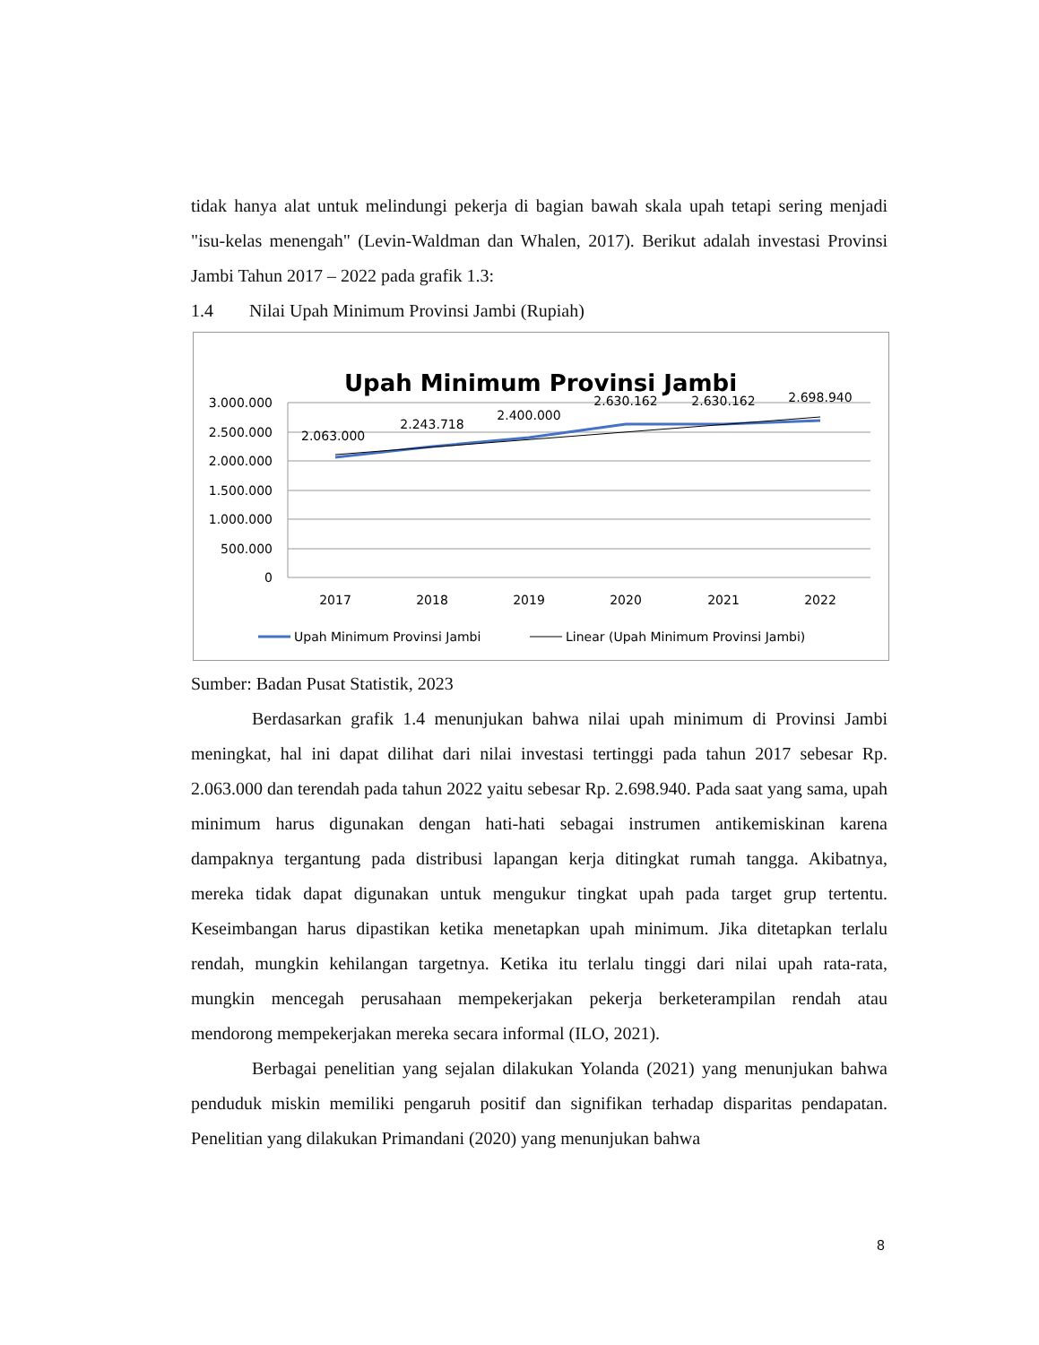tidak hanya alat untuk melindungi pekerja di bagian bawah skala upah tetapi sering menjadi "isu-kelas menengah" (Levin-Waldman dan Whalen, 2017). Berikut adalah investasi Provinsi Jambi Tahun 2017 – 2022 pada grafik 1.3:
1.4 Nilai Upah Minimum Provinsi Jambi (Rupiah)
Upah Minimum Provinsi Jambi
3.000.000
2.500.000
2.000.000
1.500.000
1.000.000
500.000
0
2017
2018
2019
2020
2021
2022
2.063.000
2.243.718
2.400.000
2.630.162
2.630.162
2.698.940
Upah Minimum Provinsi Jambi
Linear (Upah Minimum Provinsi Jambi)
Sumber: Badan Pusat Statistik, 2023
Berdasarkan grafik 1.4 menunjukan bahwa nilai upah minimum di Provinsi Jambi meningkat, hal ini dapat dilihat dari nilai investasi tertinggi pada tahun 2017 sebesar Rp. 2.063.000 dan terendah pada tahun 2022 yaitu sebesar Rp. 2.698.940. Pada saat yang sama, upah minimum harus digunakan dengan hati-hati sebagai instrumen antikemiskinan karena dampaknya tergantung pada distribusi lapangan kerja ditingkat rumah tangga. Akibatnya, mereka tidak dapat digunakan untuk mengukur tingkat upah pada target grup tertentu. Keseimbangan harus dipastikan ketika menetapkan upah minimum. Jika ditetapkan terlalu rendah, mungkin kehilangan targetnya. Ketika itu terlalu tinggi dari nilai upah rata-rata, mungkin mencegah perusahaan mempekerjakan pekerja berketerampilan rendah atau mendorong mempekerjakan mereka secara informal (ILO, 2021).
Berbagai penelitian yang sejalan dilakukan Yolanda (2021) yang menunjukan bahwa penduduk miskin memiliki pengaruh positif dan signifikan terhadap disparitas pendapatan. Penelitian yang dilakukan Primandani (2020) yang menunjukan bahwa
8